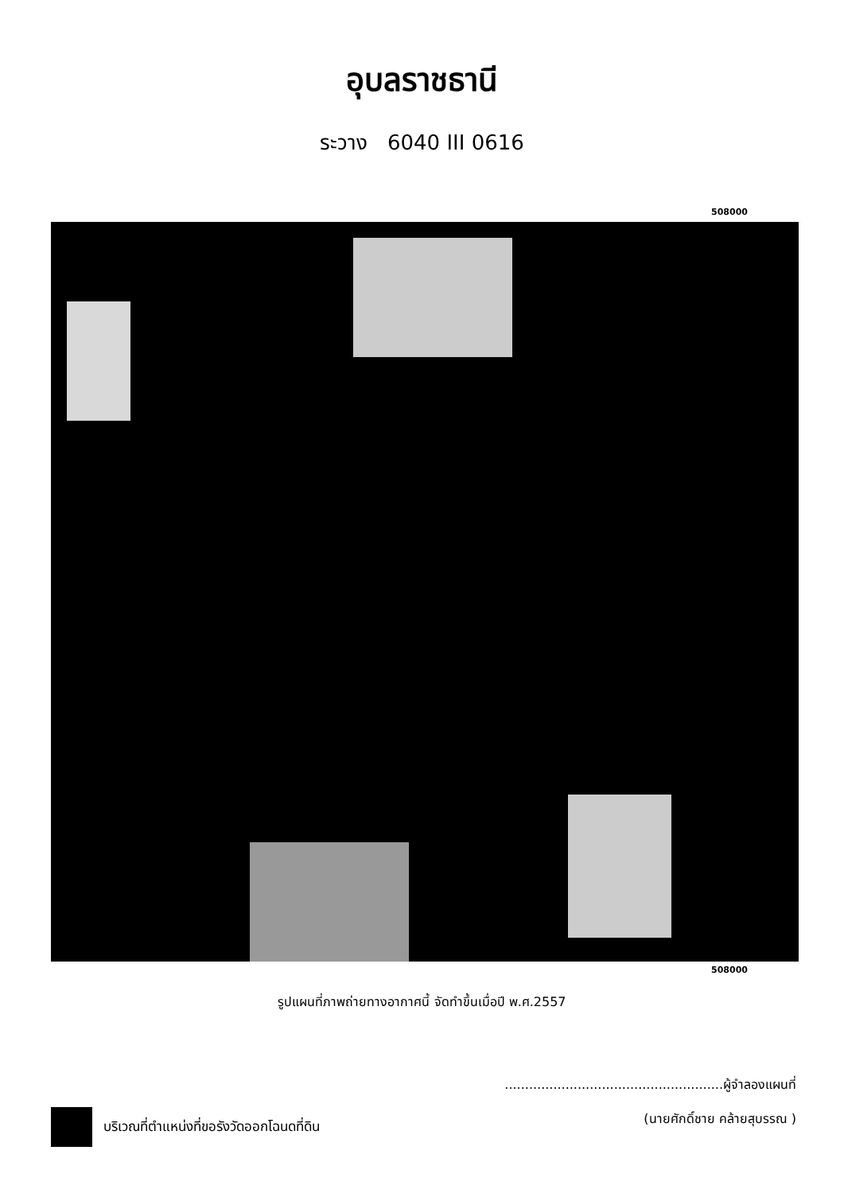อุบลราชธานี
ระวาง 6040 III 0616
508000
508000
รูปแผนที่ภาพถ่ายทางอากาศนี้ จัดทำขึ้นเมื่อปี พ.ศ.2557
บริเวณที่ตำแหน่งที่ขอรังวัดออกโฉนดที่ดิน
......................................................ผู้จำลองแผนที่
(นายศักดิ์ชาย คล้ายสุบรรณ )